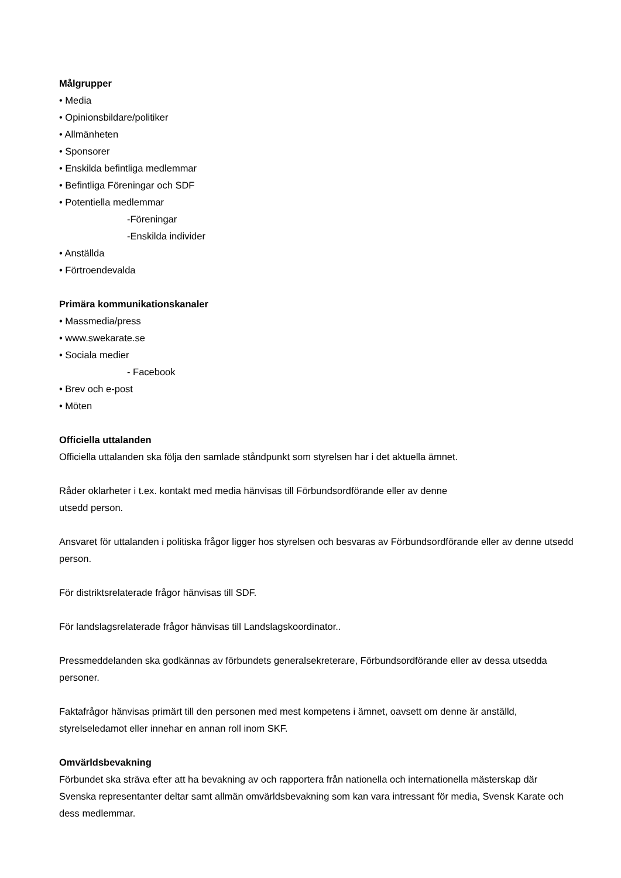Målgrupper
• Media
• Opinionsbildare/politiker
• Allmänheten
• Sponsorer
• Enskilda befintliga medlemmar
• Befintliga Föreningar och SDF
• Potentiella medlemmar
-Föreningar
-Enskilda individer
• Anställda
• Förtroendevalda
Primära kommunikationskanaler
• Massmedia/press
• www.swekarate.se
• Sociala medier
- Facebook
• Brev och e-post
• Möten
Officiella uttalanden
Officiella uttalanden ska följa den samlade ståndpunkt som styrelsen har i det aktuella ämnet.
Råder oklarheter i t.ex. kontakt med media hänvisas till Förbundsordförande eller av denne
utsedd person.
Ansvaret för uttalanden i politiska frågor ligger hos styrelsen och besvaras av Förbundsordförande eller av denne utsedd person.
För distriktsrelaterade frågor hänvisas till SDF.
För landslagsrelaterade frågor hänvisas till Landslagskoordinator..
Pressmeddelanden ska godkännas av förbundets generalsekreterare, Förbundsordförande eller av dessa utsedda personer.
Faktafrågor hänvisas primärt till den personen med mest kompetens i ämnet, oavsett om denne är anställd, styrelseledamot eller innehar en annan roll inom SKF.
Omvärldsbevakning
Förbundet ska sträva efter att ha bevakning av och rapportera från nationella och internationella mästerskap där Svenska representanter deltar samt allmän omvärldsbevakning som kan vara intressant för media, Svensk Karate och dess medlemmar.